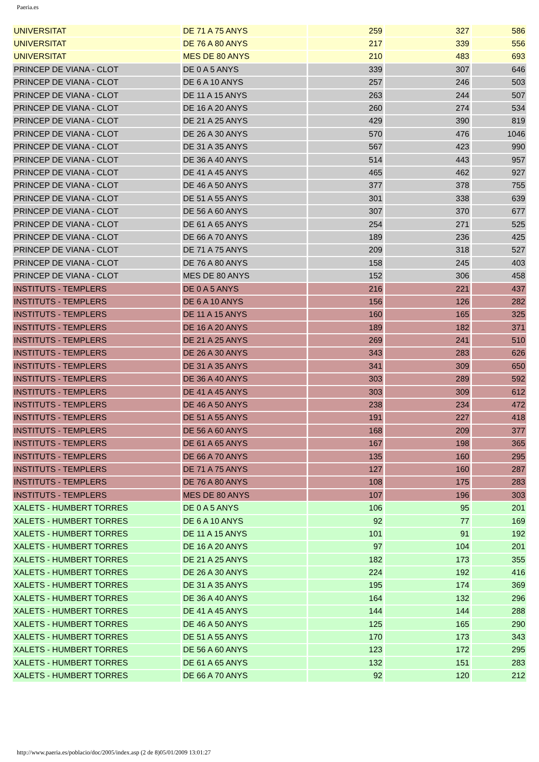Paeria.es
| UNIVERSITAT | DE 71 A 75 ANYS | 259 | 327 | 586 |
| UNIVERSITAT | DE 76 A 80 ANYS | 217 | 339 | 556 |
| UNIVERSITAT | MES DE 80 ANYS | 210 | 483 | 693 |
| PRINCEP DE VIANA - CLOT | DE 0 A 5 ANYS | 339 | 307 | 646 |
| PRINCEP DE VIANA - CLOT | DE 6 A 10 ANYS | 257 | 246 | 503 |
| PRINCEP DE VIANA - CLOT | DE 11 A 15 ANYS | 263 | 244 | 507 |
| PRINCEP DE VIANA - CLOT | DE 16 A 20 ANYS | 260 | 274 | 534 |
| PRINCEP DE VIANA - CLOT | DE 21 A 25 ANYS | 429 | 390 | 819 |
| PRINCEP DE VIANA - CLOT | DE 26 A 30 ANYS | 570 | 476 | 1046 |
| PRINCEP DE VIANA - CLOT | DE 31 A 35 ANYS | 567 | 423 | 990 |
| PRINCEP DE VIANA - CLOT | DE 36 A 40 ANYS | 514 | 443 | 957 |
| PRINCEP DE VIANA - CLOT | DE 41 A 45 ANYS | 465 | 462 | 927 |
| PRINCEP DE VIANA - CLOT | DE 46 A 50 ANYS | 377 | 378 | 755 |
| PRINCEP DE VIANA - CLOT | DE 51 A 55 ANYS | 301 | 338 | 639 |
| PRINCEP DE VIANA - CLOT | DE 56 A 60 ANYS | 307 | 370 | 677 |
| PRINCEP DE VIANA - CLOT | DE 61 A 65 ANYS | 254 | 271 | 525 |
| PRINCEP DE VIANA - CLOT | DE 66 A 70 ANYS | 189 | 236 | 425 |
| PRINCEP DE VIANA - CLOT | DE 71 A 75 ANYS | 209 | 318 | 527 |
| PRINCEP DE VIANA - CLOT | DE 76 A 80 ANYS | 158 | 245 | 403 |
| PRINCEP DE VIANA - CLOT | MES DE 80 ANYS | 152 | 306 | 458 |
| INSTITUTS - TEMPLERS | DE 0 A 5 ANYS | 216 | 221 | 437 |
| INSTITUTS - TEMPLERS | DE 6 A 10 ANYS | 156 | 126 | 282 |
| INSTITUTS - TEMPLERS | DE 11 A 15 ANYS | 160 | 165 | 325 |
| INSTITUTS - TEMPLERS | DE 16 A 20 ANYS | 189 | 182 | 371 |
| INSTITUTS - TEMPLERS | DE 21 A 25 ANYS | 269 | 241 | 510 |
| INSTITUTS - TEMPLERS | DE 26 A 30 ANYS | 343 | 283 | 626 |
| INSTITUTS - TEMPLERS | DE 31 A 35 ANYS | 341 | 309 | 650 |
| INSTITUTS - TEMPLERS | DE 36 A 40 ANYS | 303 | 289 | 592 |
| INSTITUTS - TEMPLERS | DE 41 A 45 ANYS | 303 | 309 | 612 |
| INSTITUTS - TEMPLERS | DE 46 A 50 ANYS | 238 | 234 | 472 |
| INSTITUTS - TEMPLERS | DE 51 A 55 ANYS | 191 | 227 | 418 |
| INSTITUTS - TEMPLERS | DE 56 A 60 ANYS | 168 | 209 | 377 |
| INSTITUTS - TEMPLERS | DE 61 A 65 ANYS | 167 | 198 | 365 |
| INSTITUTS - TEMPLERS | DE 66 A 70 ANYS | 135 | 160 | 295 |
| INSTITUTS - TEMPLERS | DE 71 A 75 ANYS | 127 | 160 | 287 |
| INSTITUTS - TEMPLERS | DE 76 A 80 ANYS | 108 | 175 | 283 |
| INSTITUTS - TEMPLERS | MES DE 80 ANYS | 107 | 196 | 303 |
| XALETS - HUMBERT TORRES | DE 0 A 5 ANYS | 106 | 95 | 201 |
| XALETS - HUMBERT TORRES | DE 6 A 10 ANYS | 92 | 77 | 169 |
| XALETS - HUMBERT TORRES | DE 11 A 15 ANYS | 101 | 91 | 192 |
| XALETS - HUMBERT TORRES | DE 16 A 20 ANYS | 97 | 104 | 201 |
| XALETS - HUMBERT TORRES | DE 21 A 25 ANYS | 182 | 173 | 355 |
| XALETS - HUMBERT TORRES | DE 26 A 30 ANYS | 224 | 192 | 416 |
| XALETS - HUMBERT TORRES | DE 31 A 35 ANYS | 195 | 174 | 369 |
| XALETS - HUMBERT TORRES | DE 36 A 40 ANYS | 164 | 132 | 296 |
| XALETS - HUMBERT TORRES | DE 41 A 45 ANYS | 144 | 144 | 288 |
| XALETS - HUMBERT TORRES | DE 46 A 50 ANYS | 125 | 165 | 290 |
| XALETS - HUMBERT TORRES | DE 51 A 55 ANYS | 170 | 173 | 343 |
| XALETS - HUMBERT TORRES | DE 56 A 60 ANYS | 123 | 172 | 295 |
| XALETS - HUMBERT TORRES | DE 61 A 65 ANYS | 132 | 151 | 283 |
| XALETS - HUMBERT TORRES | DE 66 A 70 ANYS | 92 | 120 | 212 |
http://www.paeria.es/poblacio/doc/2005/index.asp (2 de 8)05/01/2009 13:01:27